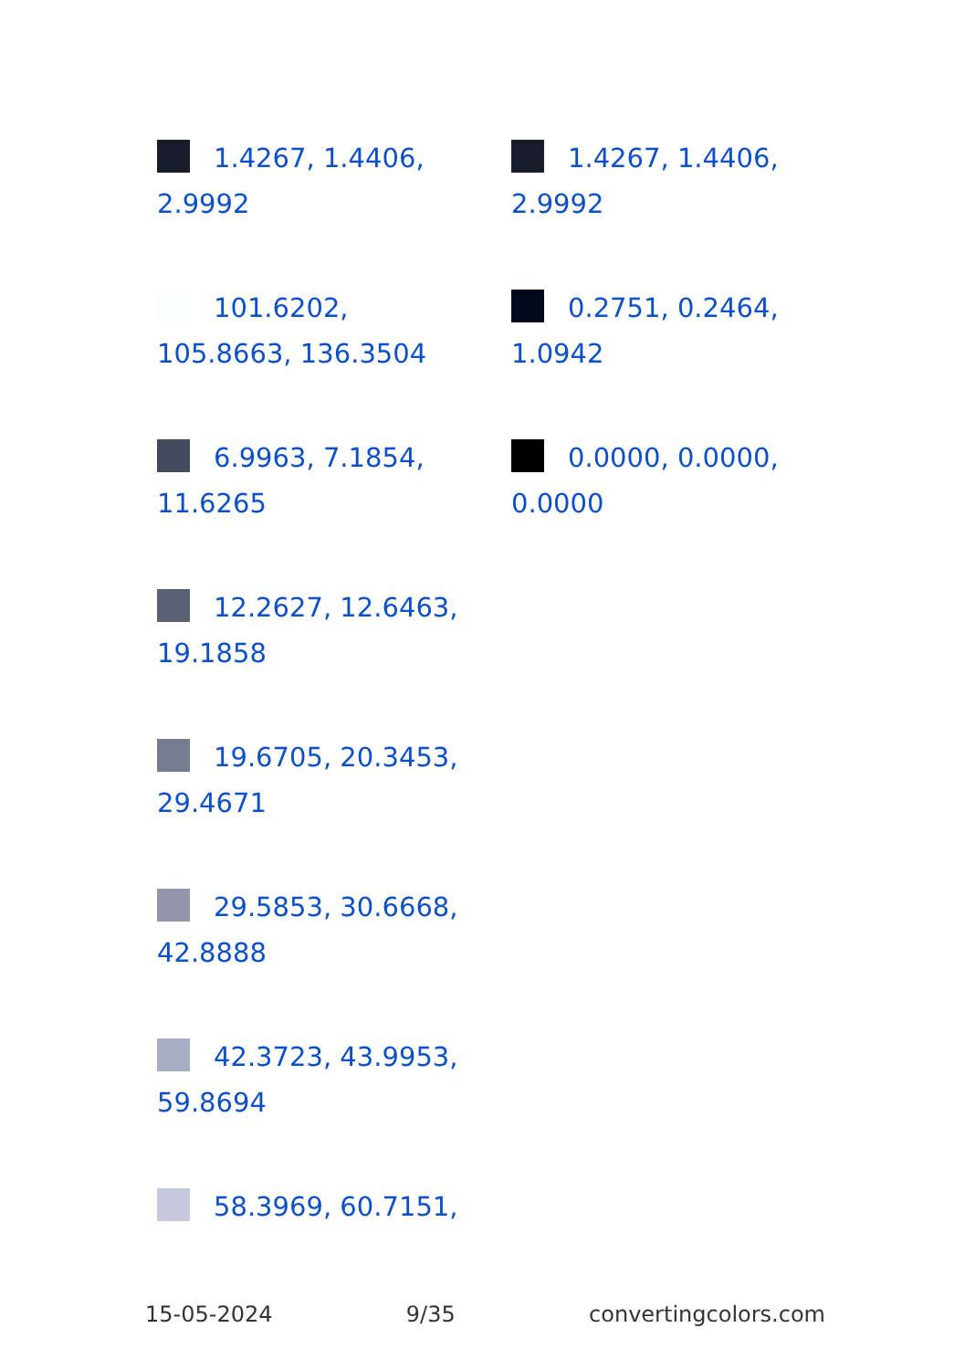1.4267, 1.4406,
2.9992
101.6202,
105.8663, 136.3504
6.9963, 7.1854,
11.6265
12.2627, 12.6463,
19.1858
19.6705, 20.3453,
29.4671
29.5853, 30.6668,
42.8888
42.3723, 43.9953,
59.8694
58.3969, 60.7151,
1.4267, 1.4406,
2.9992
0.2751, 0.2464,
1.0942
0.0000, 0.0000,
0.0000
15-05-2024 9/35 convertingcolors.com